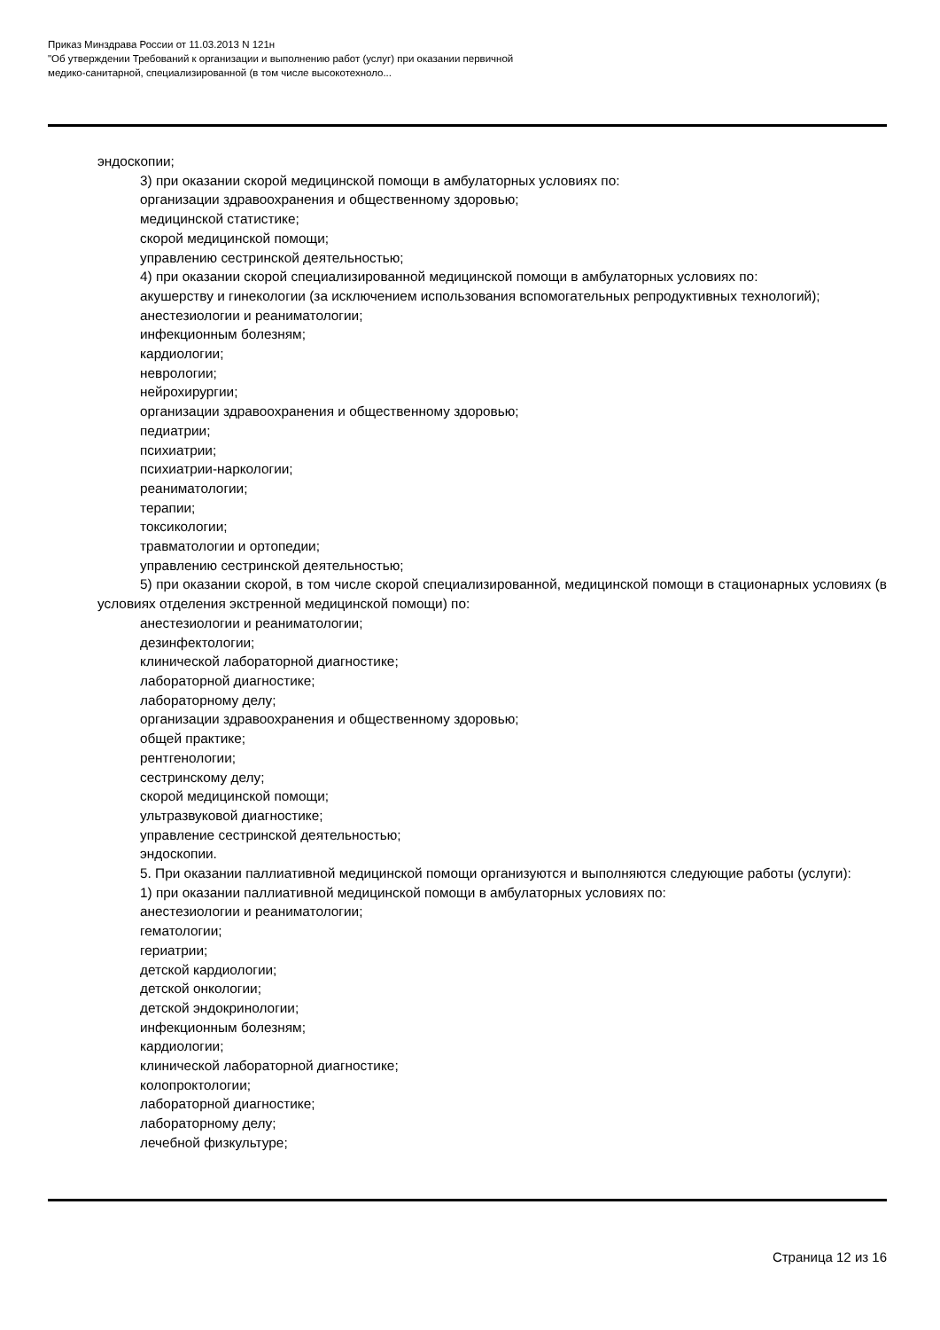Приказ Минздрава России от 11.03.2013 N 121н
"Об утверждении Требований к организации и выполнению работ (услуг) при оказании первичной медико-санитарной, специализированной (в том числе высокотехноло...
эндоскопии;
3) при оказании скорой медицинской помощи в амбулаторных условиях по:
организации здравоохранения и общественному здоровью;
медицинской статистике;
скорой медицинской помощи;
управлению сестринской деятельностью;
4) при оказании скорой специализированной медицинской помощи в амбулаторных условиях по:
акушерству и гинекологии (за исключением использования вспомогательных репродуктивных технологий);
анестезиологии и реаниматологии;
инфекционным болезням;
кардиологии;
неврологии;
нейрохирургии;
организации здравоохранения и общественному здоровью;
педиатрии;
психиатрии;
психиатрии-наркологии;
реаниматологии;
терапии;
токсикологии;
травматологии и ортопедии;
управлению сестринской деятельностью;
5) при оказании скорой, в том числе скорой специализированной, медицинской помощи в стационарных условиях (в условиях отделения экстренной медицинской помощи) по:
анестезиологии и реаниматологии;
дезинфектологии;
клинической лабораторной диагностике;
лабораторной диагностике;
лабораторному делу;
организации здравоохранения и общественному здоровью;
общей практике;
рентгенологии;
сестринскому делу;
скорой медицинской помощи;
ультразвуковой диагностике;
управление сестринской деятельностью;
эндоскопии.
5. При оказании паллиативной медицинской помощи организуются и выполняются следующие работы (услуги):
1) при оказании паллиативной медицинской помощи в амбулаторных условиях по:
анестезиологии и реаниматологии;
гематологии;
гериатрии;
детской кардиологии;
детской онкологии;
детской эндокринологии;
инфекционным болезням;
кардиологии;
клинической лабораторной диагностике;
колопроктологии;
лабораторной диагностике;
лабораторному делу;
лечебной физкультуре;
Страница 12 из 16